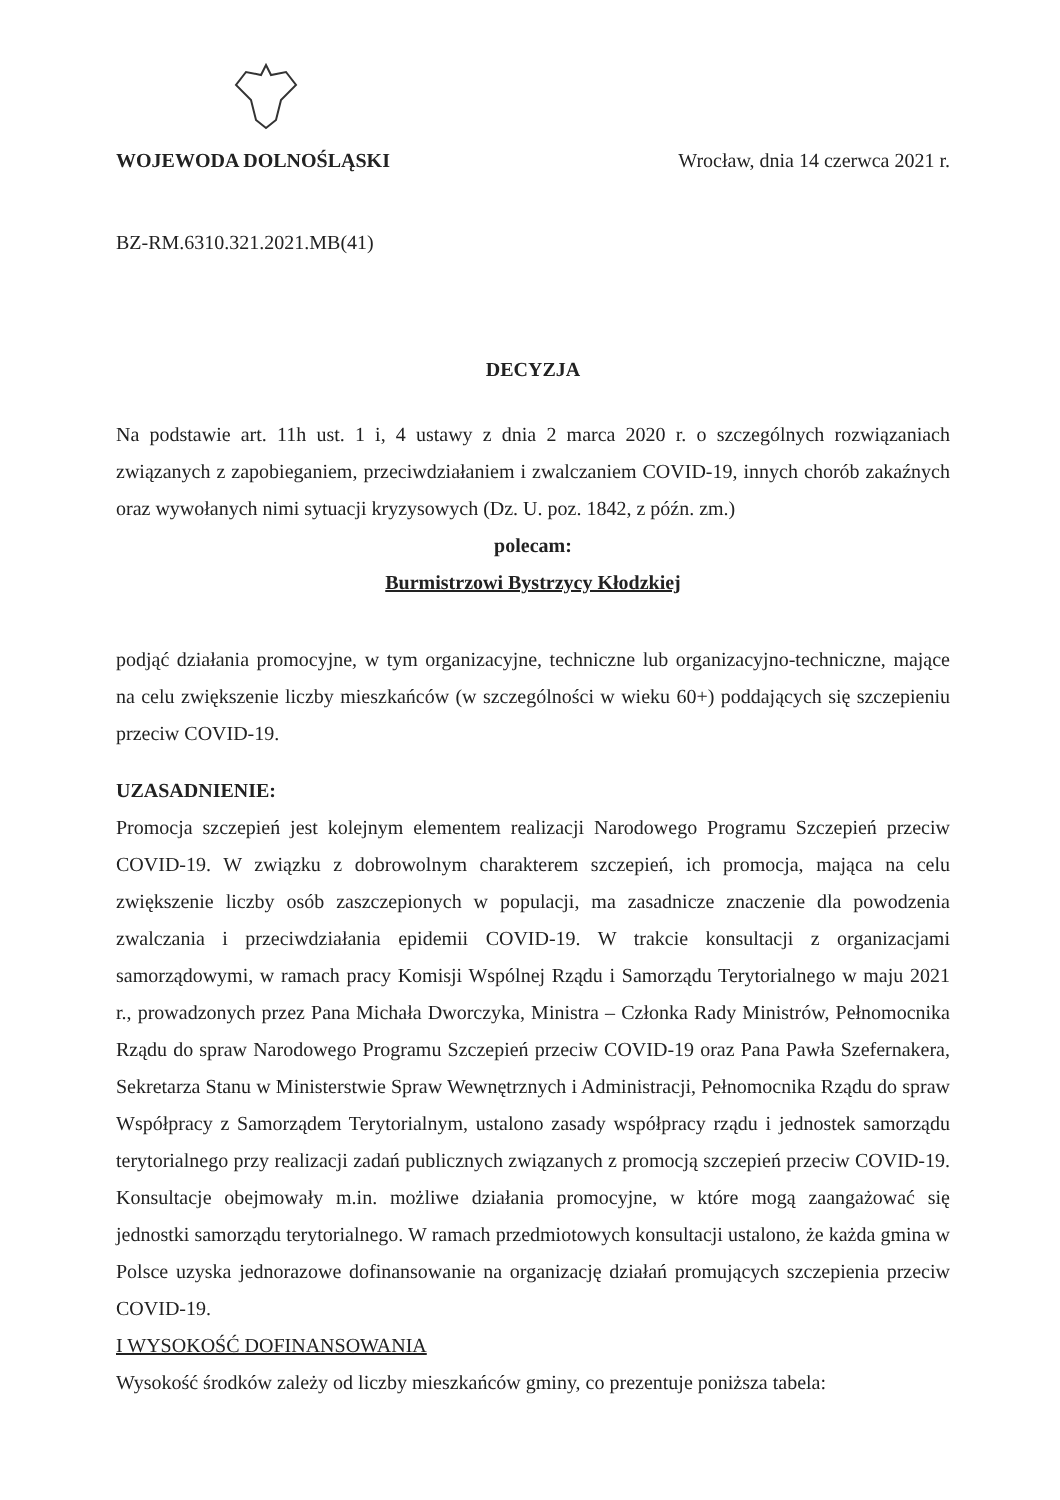WOJEWODA DOLNOŚLĄSKI
Wrocław, dnia 14 czerwca 2021 r.
BZ-RM.6310.321.2021.MB(41)
DECYZJA
Na podstawie art. 11h ust. 1 i, 4 ustawy z dnia 2 marca 2020 r. o szczególnych rozwiązaniach związanych z zapobieganiem, przeciwdziałaniem i zwalczaniem COVID-19, innych chorób zakaźnych oraz wywołanych nimi sytuacji kryzysowych (Dz. U. poz. 1842, z późn. zm.)
polecam:
Burmistrzowi Bystrzycy Kłodzkiej
podjąć działania promocyjne, w tym organizacyjne, techniczne lub organizacyjno-techniczne, mające na celu zwiększenie liczby mieszkańców (w szczególności w wieku 60+) poddających się szczepieniu przeciw COVID-19.
UZASADNIENIE:
Promocja szczepień jest kolejnym elementem realizacji Narodowego Programu Szczepień przeciw COVID-19. W związku z dobrowolnym charakterem szczepień, ich promocja, mająca na celu zwiększenie liczby osób zaszczepionych w populacji, ma zasadnicze znaczenie dla powodzenia zwalczania i przeciwdziałania epidemii COVID-19. W trakcie konsultacji z organizacjami samorządowymi, w ramach pracy Komisji Wspólnej Rządu i Samorządu Terytorialnego w maju 2021 r., prowadzonych przez Pana Michała Dworczyka, Ministra – Członka Rady Ministrów, Pełnomocnika Rządu do spraw Narodowego Programu Szczepień przeciw COVID-19 oraz Pana Pawła Szefernakera, Sekretarza Stanu w Ministerstwie Spraw Wewnętrznych i Administracji, Pełnomocnika Rządu do spraw Współpracy z Samorządem Terytorialnym, ustalono zasady współpracy rządu i jednostek samorządu terytorialnego przy realizacji zadań publicznych związanych z promocją szczepień przeciw COVID-19. Konsultacje obejmowały m.in. możliwe działania promocyjne, w które mogą zaangażować się jednostki samorządu terytorialnego. W ramach przedmiotowych konsultacji ustalono, że każda gmina w Polsce uzyska jednorazowe dofinansowanie na organizację działań promujących szczepienia przeciw COVID-19.
I WYSOKOŚĆ DOFINANSOWANIA
Wysokość środków zależy od liczby mieszkańców gminy, co prezentuje poniższa tabela: